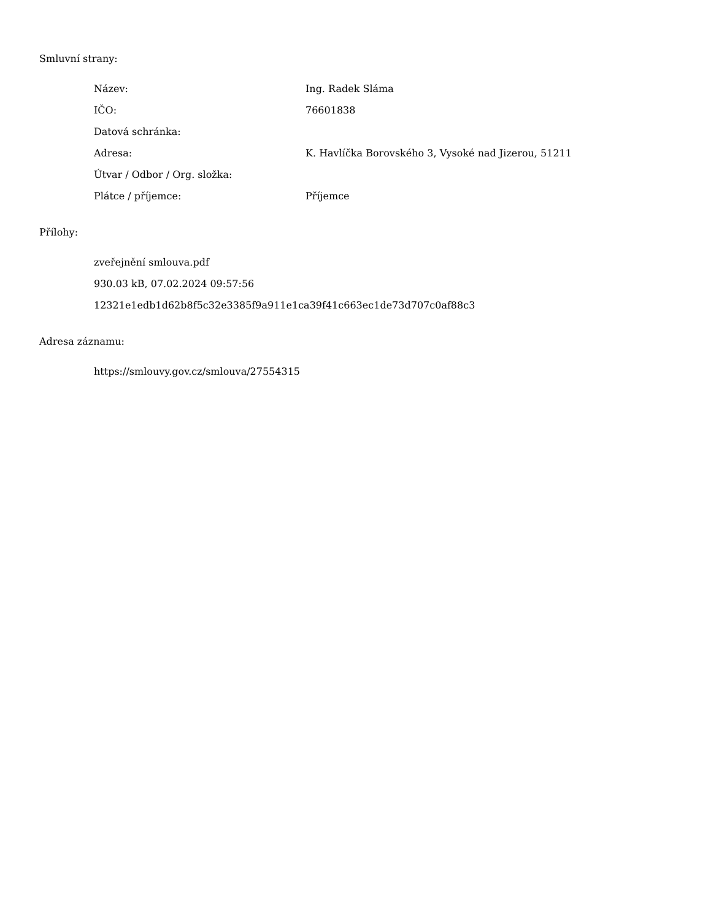Smluvní strany:
| Název: | Ing. Radek Sláma |
| IČO: | 76601838 |
| Datová schránka: | |
| Adresa: | K. Havlíčka Borovského 3, Vysoké nad Jizerou, 51211 |
| Útvar / Odbor / Org. složka: | |
| Plátce / příjemce: | Příjemce |
Přílohy:
zveřejnění smlouva.pdf
930.03 kB, 07.02.2024 09:57:56
12321e1edb1d62b8f5c32e3385f9a911e1ca39f41c663ec1de73d707c0af88c3
Adresa záznamu:
https://smlouvy.gov.cz/smlouva/27554315